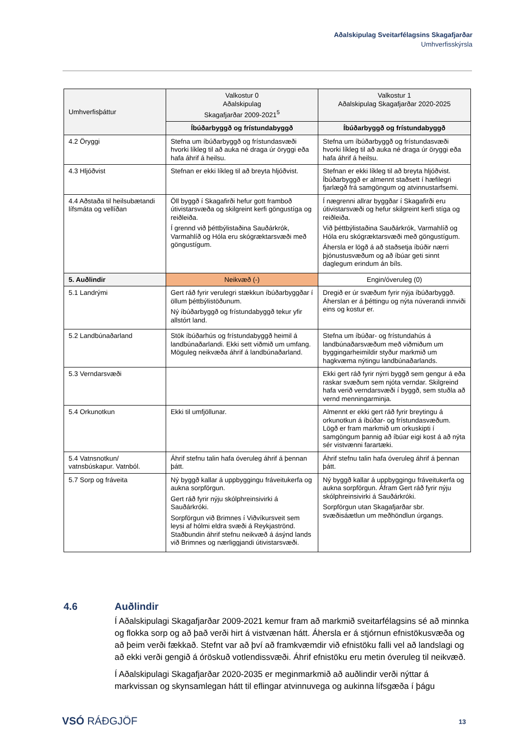Aðalskipulag Sveitarfélagsins Skagafjarðar
Umhverfisskýrsla
| Umhverfisþáttur | Valkostur 0 Aðalskipulag Skagafjarðar 2009-2021<sup>5</sup> | Valkostur 1 Aðalskipulag Skagafjarðar 2020-2025 |
| --- | --- | --- |
| | Íbúðarbyggð og frístundabyggð | Íbúðarbyggð og frístundabyggð |
| 4.2 Öryggi | Stefna um íbúðarbyggð og frístundasvæði hvorki líkleg til að auka né draga úr öryggi eða hafa áhrif á heilsu. | Stefna um íbúðarbyggð og frístundasvæði hvorki líkleg til að auka né draga úr öryggi eða hafa áhrif á heilsu. |
| 4.3 Hljóðvist | Stefnan er ekki líkleg til að breyta hljóðvist. | Stefnan er ekki líkleg til að breyta hljóðvist. Íbúðarbyggð er almennt staðsett í hæfilegri fjarlægð frá samgöngum og atvinnustarfsemi. |
| 4.4 Aðstaða til heilsubætandi lífsmáta og vellíðan | Öll byggð í Skagafirði hefur gott framboð útivistarsvæða og skilgreint kerfi göngustíga og reiðleiða. Í grennd við þéttbýlistaðina Sauðárkrók, Varmahlíð og Hóla eru skógræktarsvæði með göngustígum. | Í nægrenni allrar byggðar í Skagafirði eru útivistarsvæði og hefur skilgreint kerfi stíga og reiðleiða. Við þéttbýlistaðina Sauðárkrók, Varmahlíð og Hóla eru skógræktarsvæði með göngustígum. Áhersla er lögð á að staðsetja íbúðir nærri þjónustusvæðum og að íbúar geti sinnt daglegum erindum án bíls. |
| 5. Auðlindir | Neikvæð (-) | Engin/óveruleg (0) |
| 5.1 Landrými | Gert ráð fyrir verulegri stækkun íbúðarbyggðar í öllum þéttbýlistöðunum. Ný íbúðarbyggð og frístundabyggð tekur yfir allstórt land. | Dregið er úr svæðum fyrir nýja íbúðarbyggð. Áherslan er á þéttingu og nýta núverandi innviði eins og kostur er. |
| 5.2 Landbúnaðarland | Stök íbúðarhús og frístundabyggð heimil á landbúnaðarlandi. Ekki sett viðmið um umfang. Möguleg neikvæða áhrif á landbúnaðarland. | Stefna um íbúðar- og frístundahús á landbúnaðarsvæðum með viðmiðum um byggingarheimildir styður markmið um hagkvæma nýtingu landbúnaðarlands. |
| 5.3 Verndarsvæði | | Ekki gert ráð fyrir nýrri byggð sem gengur á eða raskar svæðum sem njóta verndar. Skilgreind hafa verið verndarsvæði í byggð, sem stuðla að vernd menningarminja. |
| 5.4 Orkunotkun | Ekki til umfjöllunar. | Almennt er ekki gert ráð fyrir breytingu á orkunotkun á íbúðar- og frístundasvæðum. Lögð er fram markmið um orkuskipti í samgöngum þannig að íbúar eigi kost á að nýta sér vistvænni farartæki. |
| 5.4 Vatnsnotkun/ vatnsbúskapur. Vatnból. | Áhrif stefnu talin hafa óveruleg áhrif á þennan þátt. | Áhrif stefnu talin hafa óveruleg áhrif á þennan þátt. |
| 5.7 Sorp og fráveita | Ný byggð kallar á uppbyggingu fráveitukerfa og aukna sorpförgun. Gert ráð fyrir nýju skólphreinsivirki á Sauðárkróki. Sorpförgun við Brimnes í Viðvíkursveit sem leysi af hólmi eldra svæði á Reykjaströnd. Staðbundin áhrif stefnu neikvæð á ásýnd lands við Brimnes og nærliggjandi útivistarsvæði. | Ný byggð kallar á uppbyggingu fráveitukerfa og aukna sorpförgun. Áfram Gert ráð fyrir nýju skólphreinsivirki á Sauðárkróki. Sorpförgun utan Skagafjarðar sbr. svæðisáætlun um meðhöndlun úrgangs. |
4.6 Auðlindir
Í Aðalskipulagi Skagafjarðar 2009-2021 kemur fram að markmið sveitarfélagsins sé að minnka og flokka sorp og að það verði hirt á vistvænan hátt. Áhersla er á stjórnun efnistökusvæða og að þeim verði fækkað. Stefnt var að því að framkvæmdir við efnistöku falli vel að landslagi og að ekki verði gengið á óröskuð votlendissvæði. Áhrif efnistöku eru metin óveruleg til neikvæð.
Í Aðalskipulagi Skagafjarðar 2020-2035 er meginmarkmið að auðlindir verði nýttar á markvissan og skynsamlegan hátt til eflingar atvinnuvega og aukinna lífsgæða í þágu
VSÓ RÁÐGJÖF 13